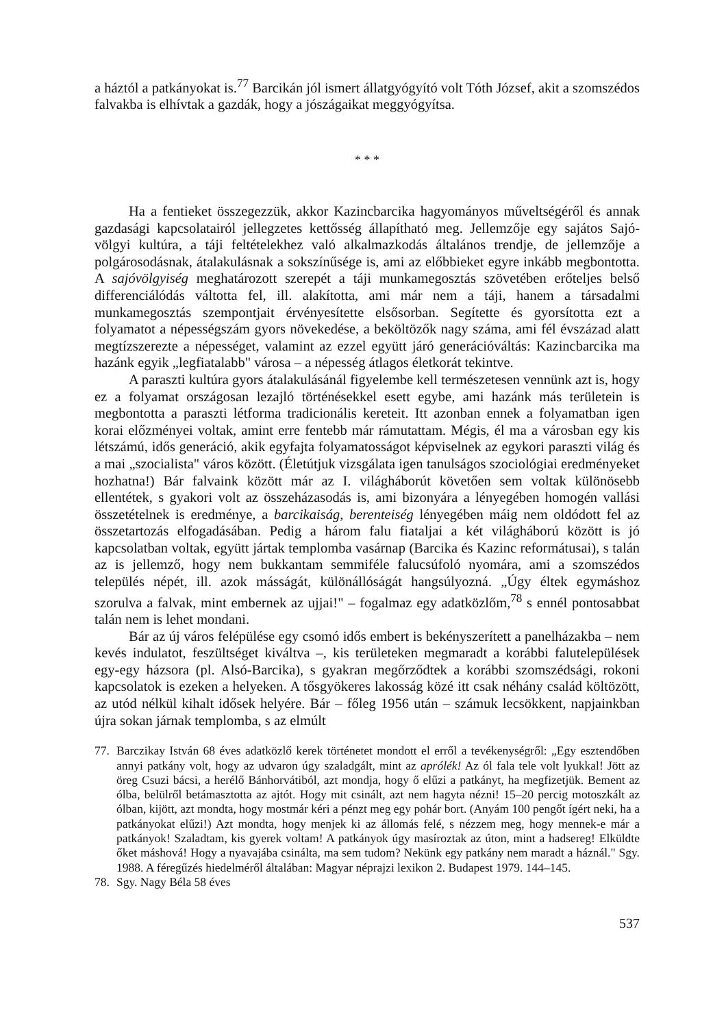a háztól a patkányokat is.<sup>77</sup> Barcikán jól ismert állatgyógyító volt Tóth József, akit a szomszédos falvakba is elhívtak a gazdák, hogy a jószágaikat meggyógyítsa.
* * *
Ha a fentieket összegezzük, akkor Kazincbarcika hagyományos műveltségéről és annak gazdasági kapcsolatairól jellegzetes kettősség állapítható meg. Jellemzője egy sajátos Sajó-völgyi kultúra, a táji feltételekhez való alkalmazkodás általános trendje, de jellemzője a polgárosodásnak, átalakulásnak a sokszínűsége is, ami az előbbieket egyre inkább megbontotta. A sajóvölgyiség meghatározott szerepét a táji munkamegosztás szövetében erőteljes belső differenciálódás váltotta fel, ill. alakította, ami már nem a táji, hanem a társadalmi munkamegosztás szempontjait érvényesítette elsősorban. Segítette és gyorsította ezt a folyamatot a népességszám gyors növekedése, a beköltözők nagy száma, ami fél évszázad alatt megtízszerezte a népességet, valamint az ezzel együtt járó generációváltás: Kazincbarcika ma hazánk egyik „legfiatalabb" városa – a népesség átlagos életkorát tekintve.
A paraszti kultúra gyors átalakulásánál figyelembe kell természetesen vennünk azt is, hogy ez a folyamat országosan lezajló történésekkel esett egybe, ami hazánk más területein is megbontotta a paraszti létforma tradicionális kereteit. Itt azonban ennek a folyamatban igen korai előzményei voltak, amint erre fentebb már rámutattam. Mégis, él ma a városban egy kis létszámú, idős generáció, akik egyfajta folyamatosságot képviselnek az egykori paraszti világ és a mai „szocialista" város között. (Életútjuk vizsgálata igen tanulságos szociológiai eredményeket hozhatna!) Bár falvaink között már az I. világháborút követően sem voltak különösebb ellentétek, s gyakori volt az összeházasodás is, ami bizonyára a lényegében homogén vallási összetételnek is eredménye, a barcikaiság, berenteiség lényegében máig nem oldódott fel az összetartozás elfogadásában. Pedig a három falu fiataljai a két világháború között is jó kapcsolatban voltak, együtt jártak templomba vasárnap (Barcika és Kazinc reformátusai), s talán az is jellemző, hogy nem bukkantam semmiféle falucsúfoló nyomára, ami a szomszédos település népét, ill. azok másságát, különállóságát hangsúlyozná. „Úgy éltek egymáshoz szorulva a falvak, mint embernek az ujjai!" – fogalmaz egy adatközlőm,<sup>78</sup> s ennél pontosabbat talán nem is lehet mondani.
Bár az új város felépülése egy csomó idős embert is bekényszerített a panelházakba – nem kevés indulatot, feszültséget kiváltva –, kis területeken megmaradt a korábbi falutelepülések egy-egy házsora (pl. Alsó-Barcika), s gyakran megőrződtek a korábbi szomszédsági, rokoni kapcsolatok is ezeken a helyeken. A tősgyökeres lakosság közé itt csak néhány család költözött, az utód nélkül kihalt idősek helyére. Bár – főleg 1956 után – számuk lecsökkent, napjainkban újra sokan járnak templomba, s az elmúlt
77. Barczikay István 68 éves adatközlő kerek történetet mondott el erről a tevékenységről: „Egy esztendőben annyi patkány volt, hogy az udvaron úgy szaladgált, mint az aprólék! Az ól fala tele volt lyukkal! Jött az öreg Csuzi bácsi, a herélő Bánhorvátiból, azt mondja, hogy ő elűzi a patkányt, ha megfizetjük. Bement az ólba, belülről betámasztotta az ajtót. Hogy mit csinált, azt nem hagyta nézni! 15–20 percig motoszkált az ólban, kijött, azt mondta, hogy mostmár kéri a pénzt meg egy pohár bort. (Anyám 100 pengőt ígért neki, ha a patkányokat elűzi!) Azt mondta, hogy menjek ki az állomás felé, s nézzem meg, hogy mennek-e már a patkányok! Szaladtam, kis gyerek voltam! A patkányok úgy masíroztak az úton, mint a hadsereg! Elküldte őket máshová! Hogy a nyavajába csinálta, ma sem tudom? Nekünk egy patkány nem maradt a háznál." Sgy. 1988. A féregűzés hiedelméről általában: Magyar néprajzi lexikon 2. Budapest 1979. 144–145.
78. Sgy. Nagy Béla 58 éves
537